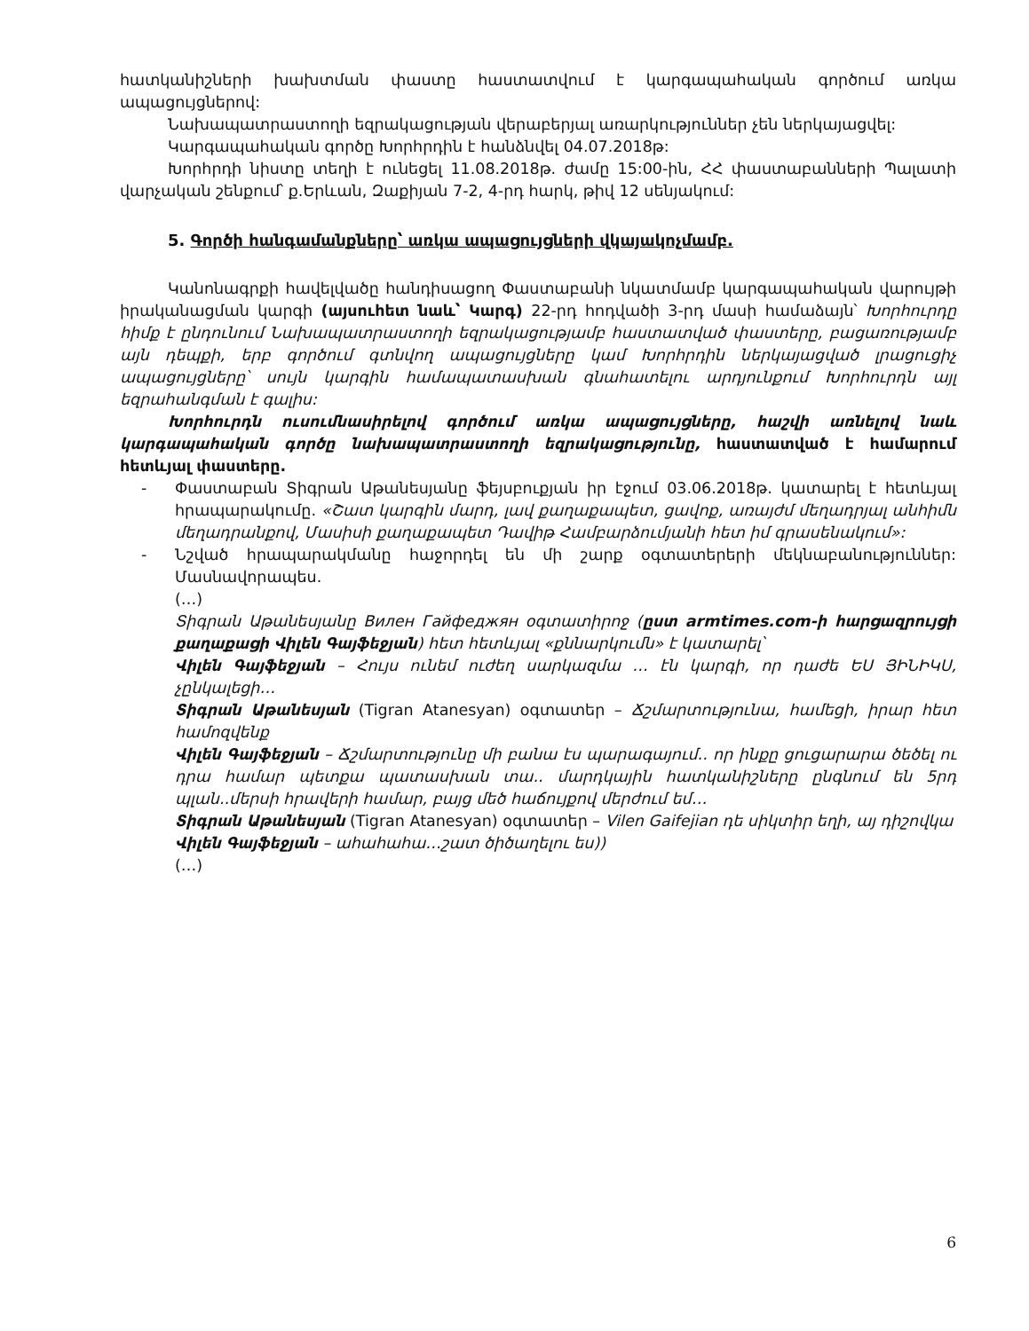հատկանիշների խախտման փաստը հաստատվում է կարգապահական գործում առկա ապացույցներով:
Նախապատրաստողի եզրակացության վերաբերյալ առարկություններ չեն ներկայացվել:
Կարգապահական գործը Խորհրդին է հանձնվել 04.07.2018թ:
Խորհրդի նիստը տեղի է ունեցել 11.08.2018թ. ժամը 15:00-ին, ՀՀ փաստաբանների Պալատի վարչական շենքում՝ ք.Երևան, Զաքիյան 7-2, 4-րդ հարկ, թիվ 12 սենյակում:
5. Գործի հանգամանքները՝ առկա ապացույցների վկայակոչմամբ.
Կանոնագրքի հավելվածը հանդիսացող Փաստաբանի նկատմամբ կարգապահական վարույթի իրականացման կարգի (այսուհետ նաև՝ Կարգ) 22-րդ հոդվածի 3-րդ մասի համաձայն՝ Խորհուրդը հիմք է ընդունում Նախապատրաստողի եզրակացությամբ հաստատված փաստերը, բացառությամբ այն դեպքի, երբ գործում գտնվող ապացույցները կամ Խորհրդին ներկայացված լրացուցիչ ապացույցները՝ սույն կարգին համապատասխան գնահատելու արդյունքում Խորհուրդն այլ եզրահանգման է գալիս:
Խորհուրդն ուսումնասիրելով գործում առկա ապացույցները, հաշվի առնելով նաև կարգապահական գործը նախապատրաստողի եզրակացությունը, հաստատված է համարում հետևյալ փաստերը.
- Փաստաբան Տիգրան Աթանեսյանը ֆեյսբուքյան իր էջում 03.06.2018թ. կատարել է հետևյալ հրապարակումը. «Շատ կարգին մարդ, լավ քաղաքապետ, ցավոք, առայժմ մեղադրյալ անհիմն մեղադրանքով, Մասիսի քաղաքապետ Դավիթ Համբարձումյանի հետ իմ գրասենակում»:
- Նշված հրապարակմանը հաջորդել են մի շարք օգտատերերի մեկնաբանություններ: Մասնավորապես.
(…)
Տիգրան Աթանեսյանը Вилен Гайфеджян օգտատիրոջ (ըստ armtimes.com-ի հարցազրույցի քաղաքացի Վիլեն Գայֆեջյան) հետ հետևյալ «քննարկումն» է կատարել՝
Վիլեն Գայֆեջյան – Հույս ունեմ ուժեղ սարկազմա … էն կարգի, որ դաժե ԵՍ ՅԻՆԻԿՍ, չընկալեցի…
Տիգրան Աթանեսյան (Tigran Atanesyan) օգտատեր – Ճշմարտությունա, համեցի, իրար հետ համոզվենք
Վիլեն Գայֆեջյան – Ճշմարտությունը մի բանա էս պարագայում.. որ ինքը ցուցարարա ծեծել ու դրա համար պետքա պատասխան տա.. մարդկային հատկանիշները ընգնում են 5րդ պլան..մերսի հրավերի համար, բայց մեծ հաճույքով մերժում եմ…
Տիգրան Աթանեսյան (Tigran Atanesyan) օգտատեր – Vilen Gaifejian դե սիկտիր եղի, այ դիշովկա
Վիլեն Գայֆեջյան – ահահահա…շատ ծիծաղելու ես))
(…)
6